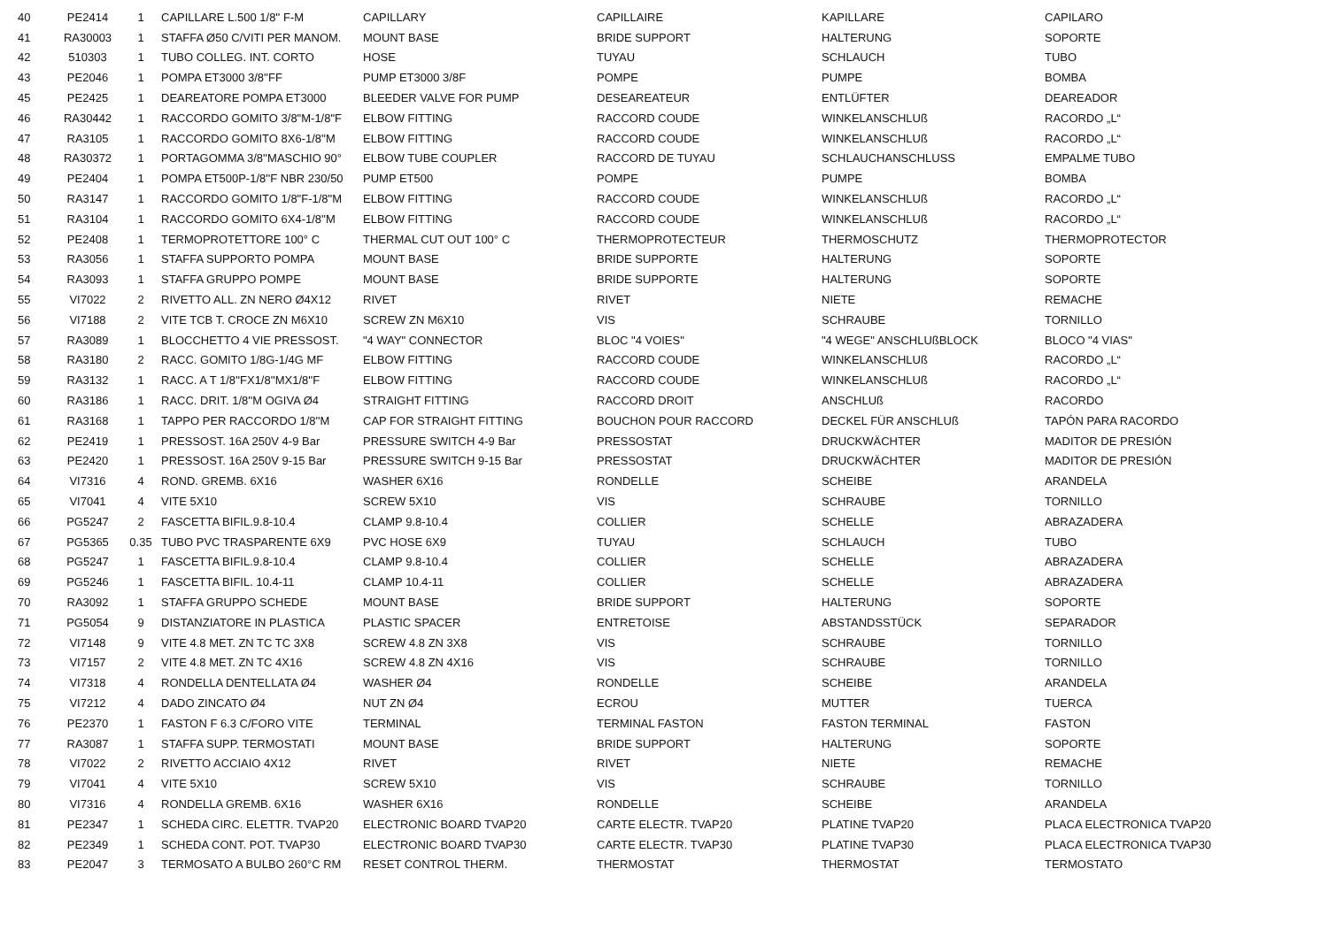| 40 | PE2414 | 1 | CAPILLARE L.500 1/8'' F-M | CAPILLARY | CAPILLAIRE | KAPILLARE | CAPILARO |
| 41 | RA30003 | 1 | STAFFA Ø50 C/VITI PER MANOM. | MOUNT BASE | BRIDE SUPPORT | HALTERUNG | SOPORTE |
| 42 | 510303 | 1 | TUBO COLLEG. INT. CORTO | HOSE | TUYAU | SCHLAUCH | TUBO |
| 43 | PE2046 | 1 | POMPA ET3000 3/8''FF | PUMP ET3000 3/8F | POMPE | PUMPE | BOMBA |
| 45 | PE2425 | 1 | DEAREATORE POMPA ET3000 | BLEEDER VALVE FOR PUMP | DESEAREATEUR | ENTLÜFTER | DEAREADOR |
| 46 | RA30442 | 1 | RACCORDO GOMITO 3/8"M-1/8"F | ELBOW FITTING | RACCORD COUDE | WINKELANSCHLUß | RACORDO „L“ |
| 47 | RA3105 | 1 | RACCORDO GOMITO 8X6-1/8''M | ELBOW FITTING | RACCORD COUDE | WINKELANSCHLUß | RACORDO „L“ |
| 48 | RA30372 | 1 | PORTAGOMMA 3/8''MASCHIO 90° | ELBOW TUBE COUPLER | RACCORD DE TUYAU | SCHLAUCHANSCHLUSS | EMPALME TUBO |
| 49 | PE2404 | 1 | POMPA ET500P-1/8''F NBR 230/50 | PUMP ET500 | POMPE | PUMPE | BOMBA |
| 50 | RA3147 | 1 | RACCORDO GOMITO 1/8"F-1/8"M | ELBOW FITTING | RACCORD COUDE | WINKELANSCHLUß | RACORDO „L“ |
| 51 | RA3104 | 1 | RACCORDO GOMITO 6X4-1/8''M | ELBOW FITTING | RACCORD COUDE | WINKELANSCHLUß | RACORDO „L“ |
| 52 | PE2408 | 1 | TERMOPROTETTORE 100° C | THERMAL CUT OUT 100° C | THERMOPROTECTEUR | THERMOSCHUTZ | THERMOPROTECTOR |
| 53 | RA3056 | 1 | STAFFA SUPPORTO POMPA | MOUNT BASE | BRIDE SUPPORTE | HALTERUNG | SOPORTE |
| 54 | RA3093 | 1 | STAFFA GRUPPO POMPE | MOUNT BASE | BRIDE SUPPORTE | HALTERUNG | SOPORTE |
| 55 | VI7022 | 2 | RIVETTO ALL. ZN NERO Ø4X12 | RIVET | RIVET | NIETE | REMACHE |
| 56 | VI7188 | 2 | VITE TCB T. CROCE ZN M6X10 | SCREW ZN M6X10 | VIS | SCHRAUBE | TORNILLO |
| 57 | RA3089 | 1 | BLOCCHETTO 4 VIE PRESSOST. | "4 WAY" CONNECTOR | BLOC "4 VOIES" | "4 WEGE" ANSCHLUßBLOCK | BLOCO "4 VIAS" |
| 58 | RA3180 | 2 | RACC. GOMITO 1/8G-1/4G MF | ELBOW FITTING | RACCORD COUDE | WINKELANSCHLUß | RACORDO „L“ |
| 59 | RA3132 | 1 | RACC. A T 1/8''FX1/8''MX1/8''F | ELBOW FITTING | RACCORD COUDE | WINKELANSCHLUß | RACORDO „L“ |
| 60 | RA3186 | 1 | RACC. DRIT. 1/8''M OGIVA Ø4 | STRAIGHT FITTING | RACCORD DROIT | ANSCHLUß | RACORDO |
| 61 | RA3168 | 1 | TAPPO PER RACCORDO 1/8''M | CAP FOR STRAIGHT FITTING | BOUCHON POUR RACCORD | DECKEL FÜR ANSCHLUß | TAPÓN PARA RACORDO |
| 62 | PE2419 | 1 | PRESSOST. 16A 250V 4-9 Bar | PRESSURE SWITCH 4-9 Bar | PRESSOSTAT | DRUCKWÄCHTER | MADITOR DE PRESIÓN |
| 63 | PE2420 | 1 | PRESSOST. 16A 250V 9-15 Bar | PRESSURE SWITCH 9-15 Bar | PRESSOSTAT | DRUCKWÄCHTER | MADITOR DE PRESIÓN |
| 64 | VI7316 | 4 | ROND. GREMB. 6X16 | WASHER 6X16 | RONDELLE | SCHEIBE | ARANDELA |
| 65 | VI7041 | 4 | VITE 5X10 | SCREW 5X10 | VIS | SCHRAUBE | TORNILLO |
| 66 | PG5247 | 2 | FASCETTA BIFIL.9.8-10.4 | CLAMP 9.8-10.4 | COLLIER | SCHELLE | ABRAZADERA |
| 67 | PG5365 | 0.35 | TUBO PVC TRASPARENTE 6X9 | PVC HOSE 6X9 | TUYAU | SCHLAUCH | TUBO |
| 68 | PG5247 | 1 | FASCETTA BIFIL.9.8-10.4 | CLAMP 9.8-10.4 | COLLIER | SCHELLE | ABRAZADERA |
| 69 | PG5246 | 1 | FASCETTA BIFIL. 10.4-11 | CLAMP 10.4-11 | COLLIER | SCHELLE | ABRAZADERA |
| 70 | RA3092 | 1 | STAFFA GRUPPO SCHEDE | MOUNT BASE | BRIDE SUPPORT | HALTERUNG | SOPORTE |
| 71 | PG5054 | 9 | DISTANZIATORE IN PLASTICA | PLASTIC SPACER | ENTRETOISE | ABSTANDSSTÜCK | SEPARADOR |
| 72 | VI7148 | 9 | VITE 4.8 MET. ZN TC TC 3X8 | SCREW 4.8 ZN 3X8 | VIS | SCHRAUBE | TORNILLO |
| 73 | VI7157 | 2 | VITE 4.8 MET. ZN TC 4X16 | SCREW 4.8 ZN 4X16 | VIS | SCHRAUBE | TORNILLO |
| 74 | VI7318 | 4 | RONDELLA DENTELLATA Ø4 | WASHER Ø4 | RONDELLE | SCHEIBE | ARANDELA |
| 75 | VI7212 | 4 | DADO ZINCATO Ø4 | NUT ZN Ø4 | ECROU | MUTTER | TUERCA |
| 76 | PE2370 | 1 | FASTON F 6.3 C/FORO VITE | TERMINAL | TERMINAL FASTON | FASTON TERMINAL | FASTON |
| 77 | RA3087 | 1 | STAFFA SUPP. TERMOSTATI | MOUNT BASE | BRIDE SUPPORT | HALTERUNG | SOPORTE |
| 78 | VI7022 | 2 | RIVETTO ACCIAIO 4X12 | RIVET | RIVET | NIETE | REMACHE |
| 79 | VI7041 | 4 | VITE 5X10 | SCREW 5X10 | VIS | SCHRAUBE | TORNILLO |
| 80 | VI7316 | 4 | RONDELLA GREMB. 6X16 | WASHER 6X16 | RONDELLE | SCHEIBE | ARANDELA |
| 81 | PE2347 | 1 | SCHEDA CIRC. ELETTR. TVAP20 | ELECTRONIC BOARD TVAP20 | CARTE ELECTR. TVAP20 | PLATINE TVAP20 | PLACA ELECTRONICA TVAP20 |
| 82 | PE2349 | 1 | SCHEDA CONT. POT. TVAP30 | ELECTRONIC BOARD TVAP30 | CARTE ELECTR. TVAP30 | PLATINE TVAP30 | PLACA ELECTRONICA TVAP30 |
| 83 | PE2047 | 3 | TERMOSATO A BULBO 260°C RM | RESET CONTROL THERM. | THERMOSTAT | THERMOSTAT | TERMOSTATO |